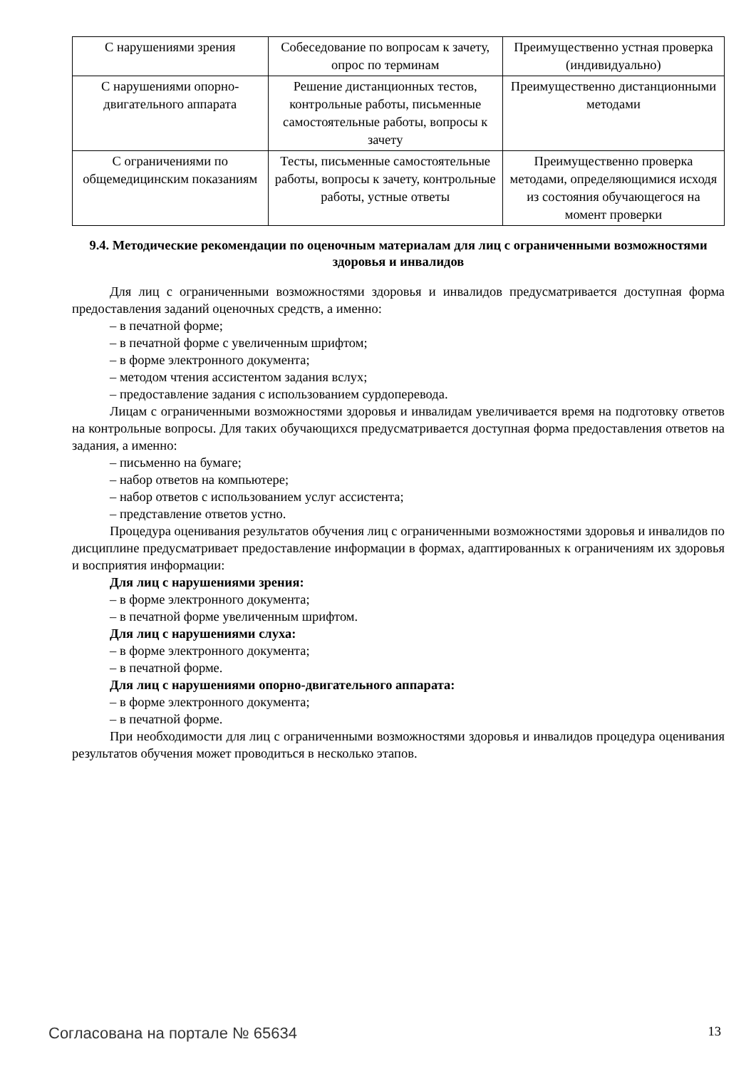| С нарушениями зрения | Собеседование по вопросам к зачету, опрос по терминам | Преимущественно устная проверка (индивидуально) |
| С нарушениями опорно-двигательного аппарата | Решение дистанционных тестов, контрольные работы, письменные самостоятельные работы, вопросы к зачету | Преимущественно дистанционными методами |
| С ограничениями по общемедицинским показаниям | Тесты, письменные самостоятельные работы, вопросы к зачету, контрольные работы, устные ответы | Преимущественно проверка методами, определяющимися исходя из состояния обучающегося на момент проверки |
9.4. Методические рекомендации по оценочным материалам для лиц с ограниченными возможностями здоровья и инвалидов
Для лиц с ограниченными возможностями здоровья и инвалидов предусматривается доступная форма предоставления заданий оценочных средств, а именно:
– в печатной форме;
– в печатной форме с увеличенным шрифтом;
– в форме электронного документа;
– методом чтения ассистентом задания вслух;
– предоставление задания с использованием сурдоперевода.
Лицам с ограниченными возможностями здоровья и инвалидам увеличивается время на подготовку ответов на контрольные вопросы. Для таких обучающихся предусматривается доступная форма предоставления ответов на задания, а именно:
– письменно на бумаге;
– набор ответов на компьютере;
– набор ответов с использованием услуг ассистента;
– представление ответов устно.
Процедура оценивания результатов обучения лиц с ограниченными возможностями здоровья и инвалидов по дисциплине предусматривает предоставление информации в формах, адаптированных к ограничениям их здоровья и восприятия информации:
Для лиц с нарушениями зрения:
– в форме электронного документа;
– в печатной форме увеличенным шрифтом.
Для лиц с нарушениями слуха:
– в форме электронного документа;
– в печатной форме.
Для лиц с нарушениями опорно-двигательного аппарата:
– в форме электронного документа;
– в печатной форме.
При необходимости для лиц с ограниченными возможностями здоровья и инвалидов процедура оценивания результатов обучения может проводиться в несколько этапов.
Согласована на портале № 65634 13